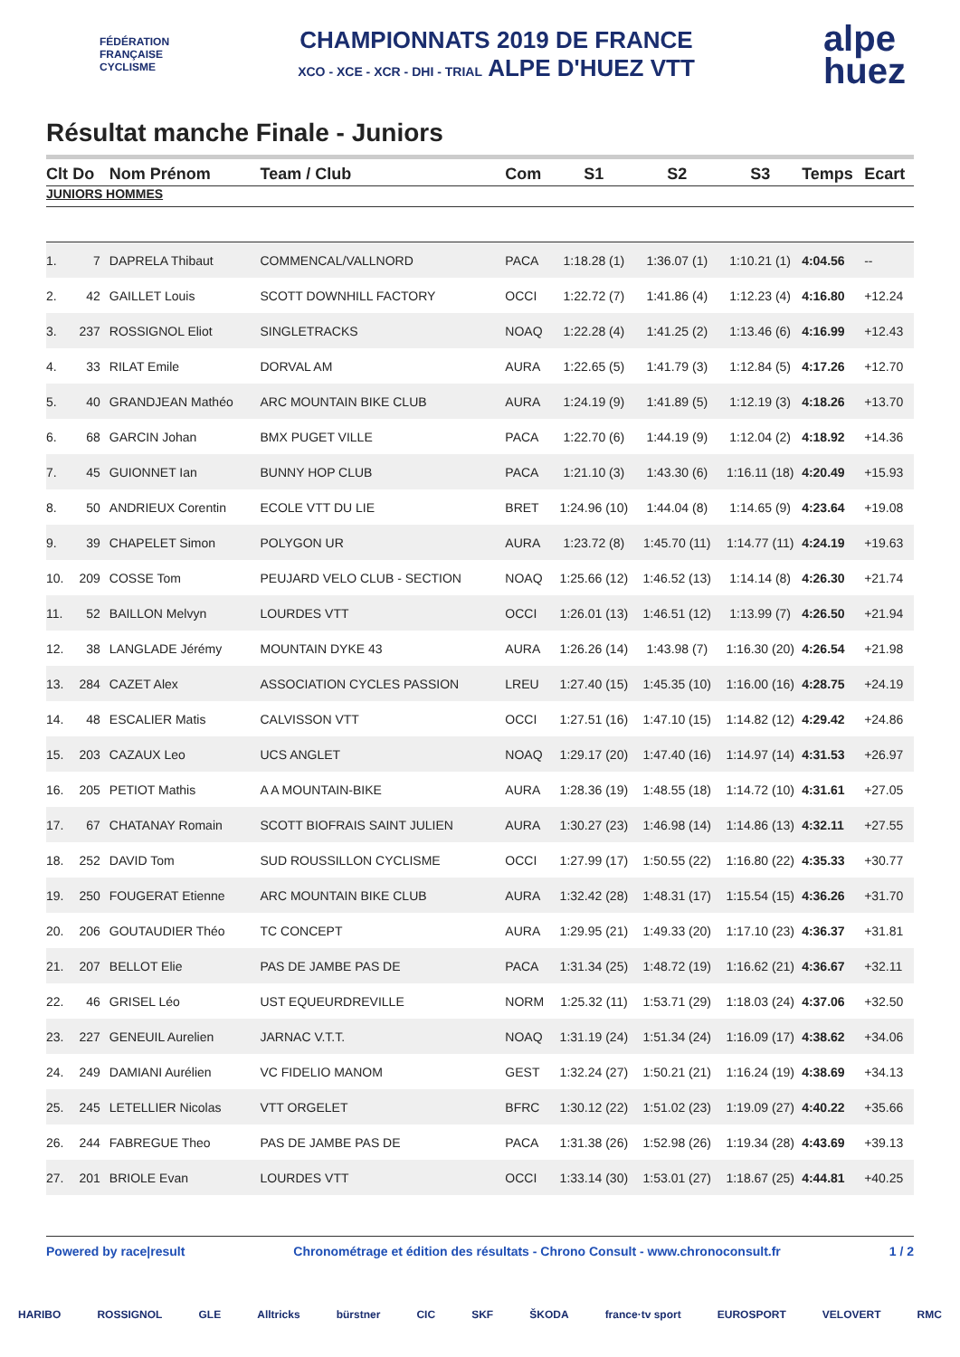FÉDÉRATION
FRANÇAISE
CYCLISME
CHAMPIONNATS 2019 DE FRANCE
XCO - XCE - XCR - DHI - TRIAL ALPE D'HUEZ VTT
alpe
huez
Résultat manche Finale - Juniors
| Clt | Do | Nom Prénom | Team / Club | Com | S1 | S2 | S3 | Temps | Ecart |
| --- | --- | --- | --- | --- | --- | --- | --- | --- | --- |
| JUNIORS HOMMES | | | | | | | | | |
| 1. | 7 | DAPRELA Thibaut | COMMENCAL/VALLNORD | PACA | 1:18.28 (1) | 1:36.07 (1) | 1:10.21 (1) | 4:04.56 | -- |
| 2. | 42 | GAILLET Louis | SCOTT DOWNHILL FACTORY | OCCI | 1:22.72 (7) | 1:41.86 (4) | 1:12.23 (4) | 4:16.80 | +12.24 |
| 3. | 237 | ROSSIGNOL Eliot | SINGLETRACKS | NOAQ | 1:22.28 (4) | 1:41.25 (2) | 1:13.46 (6) | 4:16.99 | +12.43 |
| 4. | 33 | RILAT Emile | DORVAL AM | AURA | 1:22.65 (5) | 1:41.79 (3) | 1:12.84 (5) | 4:17.26 | +12.70 |
| 5. | 40 | GRANDJEAN Mathéo | ARC MOUNTAIN BIKE CLUB | AURA | 1:24.19 (9) | 1:41.89 (5) | 1:12.19 (3) | 4:18.26 | +13.70 |
| 6. | 68 | GARCIN Johan | BMX PUGET VILLE | PACA | 1:22.70 (6) | 1:44.19 (9) | 1:12.04 (2) | 4:18.92 | +14.36 |
| 7. | 45 | GUIONNET Ian | BUNNY HOP CLUB | PACA | 1:21.10 (3) | 1:43.30 (6) | 1:16.11 (18) | 4:20.49 | +15.93 |
| 8. | 50 | ANDRIEUX Corentin | ECOLE VTT DU LIE | BRET | 1:24.96 (10) | 1:44.04 (8) | 1:14.65 (9) | 4:23.64 | +19.08 |
| 9. | 39 | CHAPELET Simon | POLYGON UR | AURA | 1:23.72 (8) | 1:45.70 (11) | 1:14.77 (11) | 4:24.19 | +19.63 |
| 10. | 209 | COSSE Tom | PEUJARD VELO CLUB - SECTION | NOAQ | 1:25.66 (12) | 1:46.52 (13) | 1:14.14 (8) | 4:26.30 | +21.74 |
| 11. | 52 | BAILLON Melvyn | LOURDES VTT | OCCI | 1:26.01 (13) | 1:46.51 (12) | 1:13.99 (7) | 4:26.50 | +21.94 |
| 12. | 38 | LANGLADE Jérémy | MOUNTAIN DYKE 43 | AURA | 1:26.26 (14) | 1:43.98 (7) | 1:16.30 (20) | 4:26.54 | +21.98 |
| 13. | 284 | CAZET Alex | ASSOCIATION CYCLES PASSION | LREU | 1:27.40 (15) | 1:45.35 (10) | 1:16.00 (16) | 4:28.75 | +24.19 |
| 14. | 48 | ESCALIER Matis | CALVISSON VTT | OCCI | 1:27.51 (16) | 1:47.10 (15) | 1:14.82 (12) | 4:29.42 | +24.86 |
| 15. | 203 | CAZAUX Leo | UCS ANGLET | NOAQ | 1:29.17 (20) | 1:47.40 (16) | 1:14.97 (14) | 4:31.53 | +26.97 |
| 16. | 205 | PETIOT Mathis | A A MOUNTAIN-BIKE | AURA | 1:28.36 (19) | 1:48.55 (18) | 1:14.72 (10) | 4:31.61 | +27.05 |
| 17. | 67 | CHATANAY Romain | SCOTT BIOFRAIS SAINT JULIEN | AURA | 1:30.27 (23) | 1:46.98 (14) | 1:14.86 (13) | 4:32.11 | +27.55 |
| 18. | 252 | DAVID Tom | SUD ROUSSILLON CYCLISME | OCCI | 1:27.99 (17) | 1:50.55 (22) | 1:16.80 (22) | 4:35.33 | +30.77 |
| 19. | 250 | FOUGERAT Etienne | ARC MOUNTAIN BIKE CLUB | AURA | 1:32.42 (28) | 1:48.31 (17) | 1:15.54 (15) | 4:36.26 | +31.70 |
| 20. | 206 | GOUTAUDIER Théo | TC CONCEPT | AURA | 1:29.95 (21) | 1:49.33 (20) | 1:17.10 (23) | 4:36.37 | +31.81 |
| 21. | 207 | BELLOT Elie | PAS DE JAMBE PAS DE | PACA | 1:31.34 (25) | 1:48.72 (19) | 1:16.62 (21) | 4:36.67 | +32.11 |
| 22. | 46 | GRISEL Léo | UST EQUEURDREVILLE | NORM | 1:25.32 (11) | 1:53.71 (29) | 1:18.03 (24) | 4:37.06 | +32.50 |
| 23. | 227 | GENEUIL Aurelien | JARNAC V.T.T. | NOAQ | 1:31.19 (24) | 1:51.34 (24) | 1:16.09 (17) | 4:38.62 | +34.06 |
| 24. | 249 | DAMIANI Aurélien | VC FIDELIO MANOM | GEST | 1:32.24 (27) | 1:50.21 (21) | 1:16.24 (19) | 4:38.69 | +34.13 |
| 25. | 245 | LETELLIER Nicolas | VTT ORGELET | BFRC | 1:30.12 (22) | 1:51.02 (23) | 1:19.09 (27) | 4:40.22 | +35.66 |
| 26. | 244 | FABREGUE Theo | PAS DE JAMBE PAS DE | PACA | 1:31.38 (26) | 1:52.98 (26) | 1:19.34 (28) | 4:43.69 | +39.13 |
| 27. | 201 | BRIOLE Evan | LOURDES VTT | OCCI | 1:33.14 (30) | 1:53.01 (27) | 1:18.67 (25) | 4:44.81 | +40.25 |
Powered by race|result Chronométrage et édition des résultats - Chrono Consult - www.chronoconsult.fr 1 / 2
HARIBO ROSSIGNOL GLE Alltricks bürstner CIC SKF ŠKODA france·tv sport EUROSPORT VELOVERT RMC